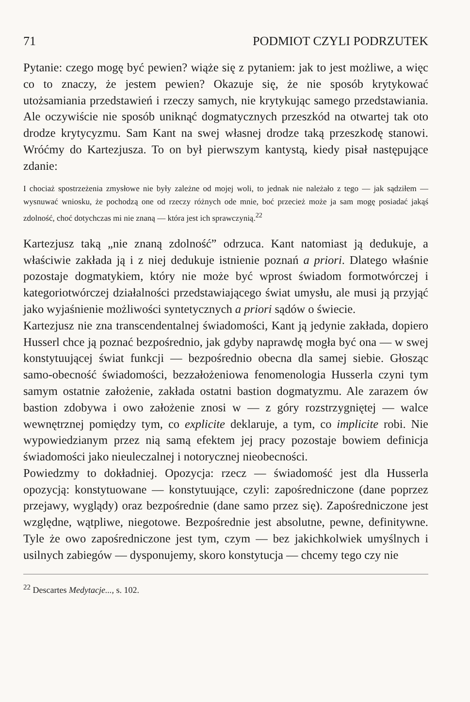71 PODMIOT CZYLI PODRZUTEK
Pytanie: czego mogę być pewien? wiąże się z pytaniem: jak to jest możliwe, a więc co to znaczy, że jestem pewien? Okazuje się, że nie sposób krytykować utożsamiania przedstawień i rzeczy samych, nie krytykując samego przedstawiania. Ale oczywiście nie sposób uniknąć dogmatycznych przeszkód na otwartej tak oto drodze krytycyzmu. Sam Kant na swej własnej drodze taką przeszkodę stanowi. Wróćmy do Kartezjusza. To on był pierwszym kantystą, kiedy pisał następujące zdanie:
I chociaż spostrzeżenia zmysłowe nie były zależne od mojej woli, to jednak nie należało z tego — jak sądziłem — wysnuwać wniosku, że pochodzą one od rzeczy różnych ode mnie, boć przecież może ja sam mogę posiadać jakąś zdolność, choć dotychczas mi nie znaną — która jest ich sprawczynią.<sup>22</sup>
Kartezjusz taką „nie znaną zdolność” odrzuca. Kant natomiast ją dedukuje, a właściwie zakłada ją i z niej dedukuje istnienie poznań a priori. Dlatego właśnie pozostaje dogmatykiem, który nie może być wprost świadom formotwórczej i kategoriotwórczej działalności przedstawiającego świat umysłu, ale musi ją przyjąć jako wyjaśnienie możliwości syntetycznych a priori sądów o świecie.
Kartezjusz nie zna transcendentalnej świadomości, Kant ją jedynie zakłada, dopiero Husserl chce ją poznać bezpośrednio, jak gdyby naprawdę mogła być ona — w swej konstytuującej świat funkcji — bezpośrednio obecna dla samej siebie. Głosząc samo-obecność świadomości, bezzałożeniowa fenomenologia Husserla czyni tym samym ostatnie założenie, zakłada ostatni bastion dogmatyzmu. Ale zarazem ów bastion zdobywa i owo założenie znosi w — z góry rozstrzygniętej — walce wewnętrznej pomiędzy tym, co explicite deklaruje, a tym, co implicite robi. Nie wypowiedzianym przez nią samą efektem jej pracy pozostaje bowiem definicja świadomości jako nieuleczalnej i notorycznej nieobecności.
Powiedzmy to dokładniej. Opozycja: rzecz — świadomość jest dla Husserla opozycją: konstytuowane — konstytuujące, czyli: zapośredniczone (dane poprzez przejawy, wyglądy) oraz bezpośrednie (dane samo przez się). Zapośredniczone jest względne, wątpliwe, niegotowe. Bezpośrednie jest absolutne, pewne, definitywne. Tyle że owo zapośredniczone jest tym, czym — bez jakichkolwiek umyślnych i usilnych zabiegów — dysponujemy, skoro konstytucja — chcemy tego czy nie
<sup>22</sup> Descartes Medytacje..., s. 102.